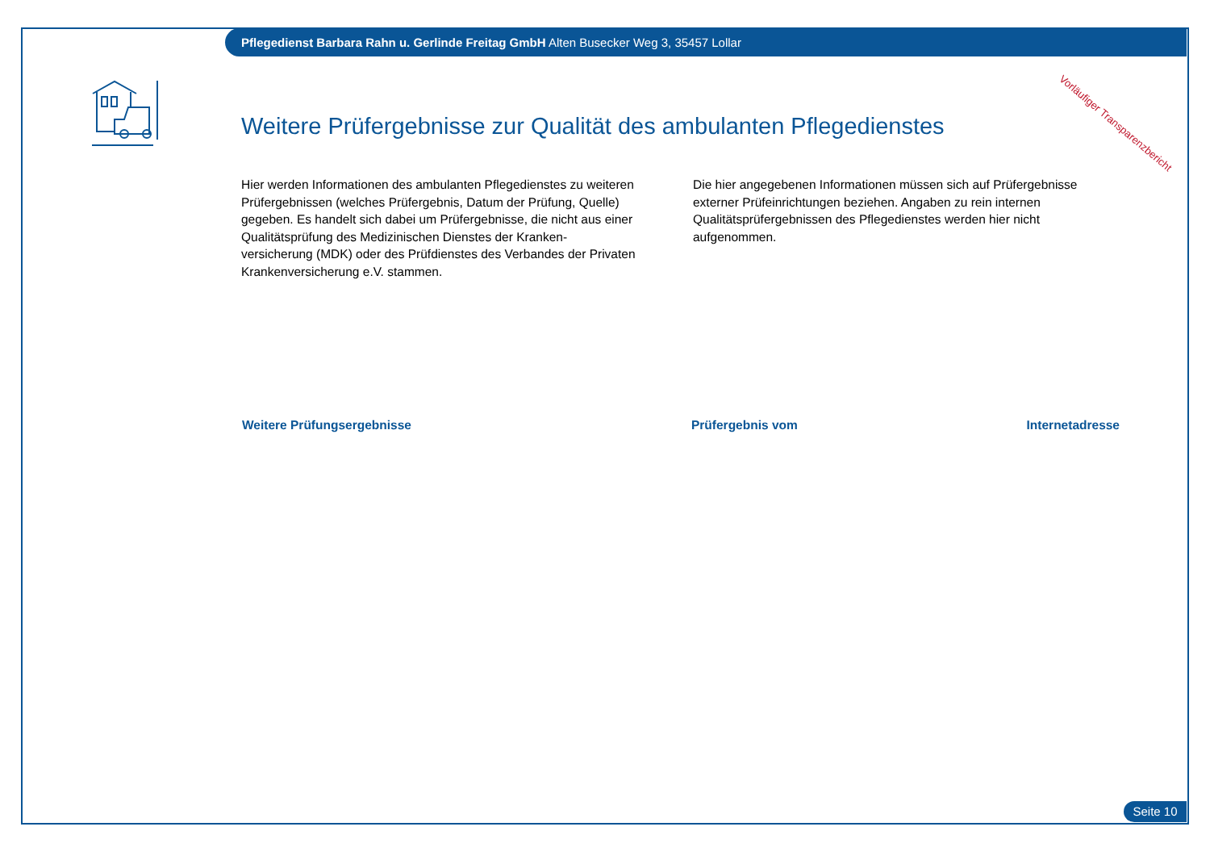Pflegedienst Barbara Rahn u. Gerlinde Freitag GmbH Alten Busecker Weg 3, 35457 Lollar
Vorläufiger Transparenzbericht
Weitere Prüfergebnisse zur Qualität des ambulanten Pflegedienstes
Hier werden Informationen des ambulanten Pflegedienstes zu weiteren Prüfergebnissen (welches Prüfergebnis, Datum der Prüfung, Quelle) gegeben. Es handelt sich dabei um Prüfergebnisse, die nicht aus einer Qualitätsprüfung des Medizinischen Dienstes der Kranken-versicherung (MDK) oder des Prüfdienstes des Verbandes der Privaten Krankenversicherung e.V. stammen.
Die hier angegebenen Informationen müssen sich auf Prüfergebnisse externer Prüfeinrichtungen beziehen. Angaben zu rein internen Qualitätsprüfergebnissen des Pflegedienstes werden hier nicht aufgenommen.
| Weitere Prüfungsergebnisse | Prüfergebnis vom | Internetadresse |
| --- | --- | --- |
Seite 10